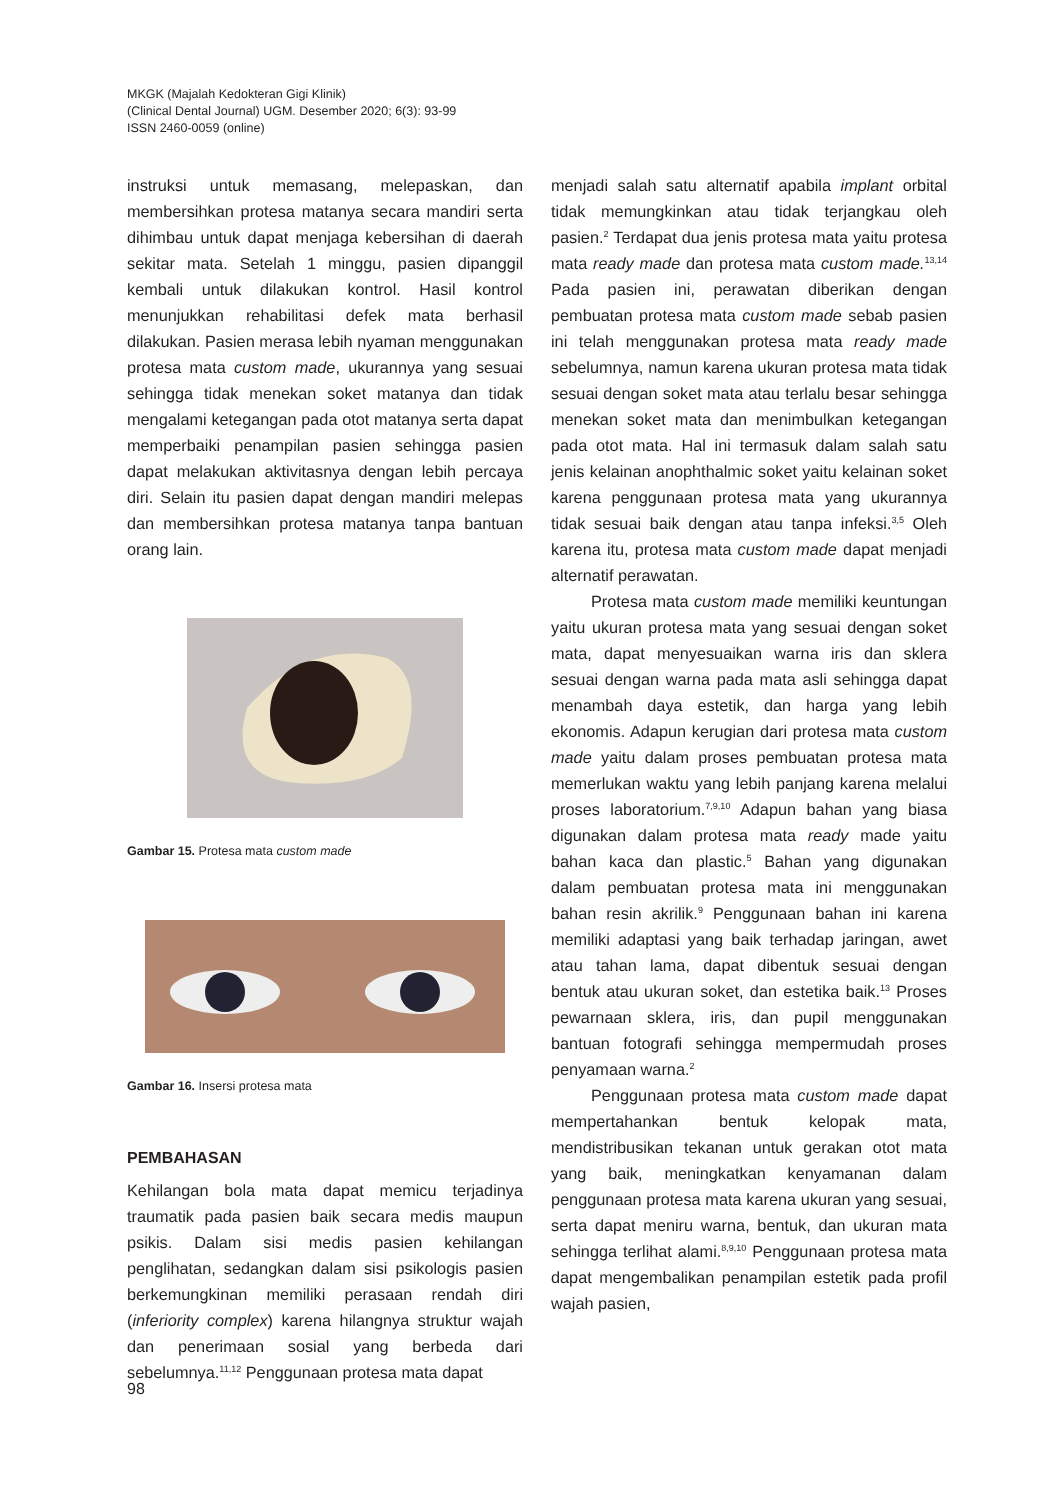MKGK (Majalah Kedokteran Gigi Klinik)
(Clinical Dental Journal) UGM. Desember 2020; 6(3): 93-99
ISSN 2460-0059 (online)
instruksi untuk memasang, melepaskan, dan membersihkan protesa matanya secara mandiri serta dihimbau untuk dapat menjaga kebersihan di daerah sekitar mata. Setelah 1 minggu, pasien dipanggil kembali untuk dilakukan kontrol. Hasil kontrol menunjukkan rehabilitasi defek mata berhasil dilakukan. Pasien merasa lebih nyaman menggunakan protesa mata custom made, ukurannya yang sesuai sehingga tidak menekan soket matanya dan tidak mengalami ketegangan pada otot matanya serta dapat memperbaiki penampilan pasien sehingga pasien dapat melakukan aktivitasnya dengan lebih percaya diri. Selain itu pasien dapat dengan mandiri melepas dan membersihkan protesa matanya tanpa bantuan orang lain.
Gambar 15. Protesa mata custom made
Gambar 16. Insersi protesa mata
PEMBAHASAN
Kehilangan bola mata dapat memicu terjadinya traumatik pada pasien baik secara medis maupun psikis. Dalam sisi medis pasien kehilangan penglihatan, sedangkan dalam sisi psikologis pasien berkemungkinan memiliki perasaan rendah diri (inferiority complex) karena hilangnya struktur wajah dan penerimaan sosial yang berbeda dari sebelumnya.<sup>11,12</sup> Penggunaan protesa mata dapat
menjadi salah satu alternatif apabila implant orbital tidak memungkinkan atau tidak terjangkau oleh pasien.<sup>2</sup> Terdapat dua jenis protesa mata yaitu protesa mata ready made dan protesa mata custom made.<sup>13,14</sup> Pada pasien ini, perawatan diberikan dengan pembuatan protesa mata custom made sebab pasien ini telah menggunakan protesa mata ready made sebelumnya, namun karena ukuran protesa mata tidak sesuai dengan soket mata atau terlalu besar sehingga menekan soket mata dan menimbulkan ketegangan pada otot mata. Hal ini termasuk dalam salah satu jenis kelainan anophthalmic soket yaitu kelainan soket karena penggunaan protesa mata yang ukurannya tidak sesuai baik dengan atau tanpa infeksi.<sup>3,5</sup> Oleh karena itu, protesa mata custom made dapat menjadi alternatif perawatan.
Protesa mata custom made memiliki keuntungan yaitu ukuran protesa mata yang sesuai dengan soket mata, dapat menyesuaikan warna iris dan sklera sesuai dengan warna pada mata asli sehingga dapat menambah daya estetik, dan harga yang lebih ekonomis. Adapun kerugian dari protesa mata custom made yaitu dalam proses pembuatan protesa mata memerlukan waktu yang lebih panjang karena melalui proses laboratorium.<sup>7,9,10</sup> Adapun bahan yang biasa digunakan dalam protesa mata ready made yaitu bahan kaca dan plastic.<sup>5</sup> Bahan yang digunakan dalam pembuatan protesa mata ini menggunakan bahan resin akrilik.<sup>9</sup> Penggunaan bahan ini karena memiliki adaptasi yang baik terhadap jaringan, awet atau tahan lama, dapat dibentuk sesuai dengan bentuk atau ukuran soket, dan estetika baik.<sup>13</sup> Proses pewarnaan sklera, iris, dan pupil menggunakan bantuan fotografi sehingga mempermudah proses penyamaan warna.<sup>2</sup>
Penggunaan protesa mata custom made dapat mempertahankan bentuk kelopak mata, mendistribusikan tekanan untuk gerakan otot mata yang baik, meningkatkan kenyamanan dalam penggunaan protesa mata karena ukuran yang sesuai, serta dapat meniru warna, bentuk, dan ukuran mata sehingga terlihat alami.<sup>8,9,10</sup> Penggunaan protesa mata dapat mengembalikan penampilan estetik pada profil wajah pasien,
98